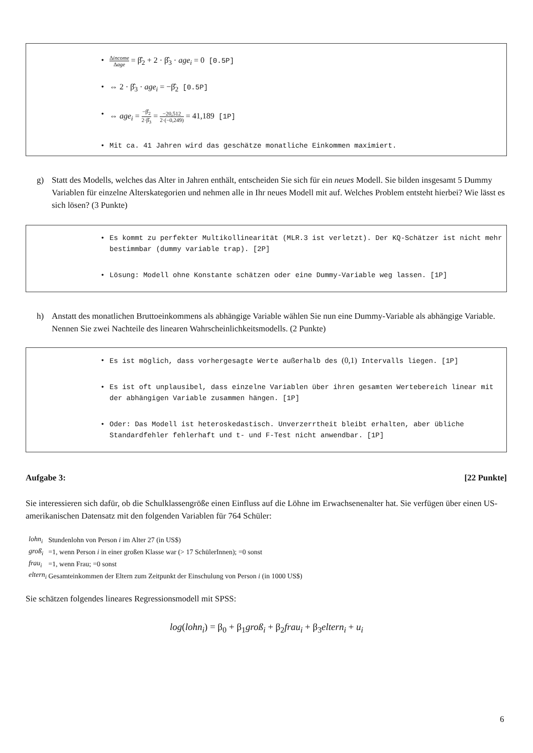• Δincome Δage = β̂<sub>2</sub> + 2 · β̂<sub>3</sub> · age<sub>i</sub> = 0 [0.5P]
• ⇔ 2 · β̂<sub>3</sub> · age<sub>i</sub> = −β̂<sub>2</sub> [0.5P]
• ⇔ age<sub>i</sub> = −β̂<sub>2</sub> 2·β̂<sub>3</sub> = −20,512 2·(−0,249) = 41,189 [1P]
• Mit ca. 41 Jahren wird das geschätze monatliche Einkommen maximiert.
g)
Statt des Modells, welches das Alter in Jahren enthält, entscheiden Sie sich für ein neues Modell. Sie bilden insgesamt 5 Dummy Variablen für einzelne Alterskategorien und nehmen alle in Ihr neues Modell mit auf. Welches Problem entsteht hierbei? Wie lässt es sich lösen? (3 Punkte)
• Es kommt zu perfekter Multikollinearität (MLR.3 ist verletzt). Der KQ-Schätzer ist nicht mehr bestimmbar (dummy variable trap). [2P]
• Lösung: Modell ohne Konstante schätzen oder eine Dummy-Variable weg lassen. [1P]
h)
Anstatt des monatlichen Bruttoeinkommens als abhängige Variable wählen Sie nun eine Dummy-Variable als abhängige Variable. Nennen Sie zwei Nachteile des linearen Wahrscheinlichkeitsmodells. (2 Punkte)
• Es ist möglich, dass vorhergesagte Werte außerhalb des (0,1) Intervalls liegen. [1P]
• Es ist oft unplausibel, dass einzelne Variablen über ihren gesamten Wertebereich linear mit der abhängigen Variable zusammen hängen. [1P]
• Oder: Das Modell ist heteroskedastisch. Unverzerrtheit bleibt erhalten, aber übliche Standardfehler fehlerhaft und t- und F-Test nicht anwendbar. [1P]
Aufgabe 3: [22 Punkte]
Sie interessieren sich dafür, ob die Schulklassengröße einen Einfluss auf die Löhne im Erwachsenenalter hat. Sie verfügen über einen US-amerikanischen Datensatz mit den folgenden Variablen für 764 Schüler:
| lohn<sub>i</sub> | Stundenlohn von Person i im Alter 27 (in US$) |
| groß<sub>i</sub> | =1, wenn Person i in einer großen Klasse war (> 17 SchülerInnen); =0 sonst |
| frau<sub>i</sub> | =1, wenn Frau; =0 sonst |
| eltern<sub>i</sub> | Gesamteinkommen der Eltern zum Zeitpunkt der Einschulung von Person i (in 1000 US$) |
Sie schätzen folgendes lineares Regressionsmodell mit SPSS:
log(lohn<sub>i</sub>) = β<sub>0</sub> + β<sub>1</sub>groß<sub>i</sub> + β<sub>2</sub>frau<sub>i</sub> + β<sub>3</sub>eltern<sub>i</sub> + u<sub>i</sub>
6